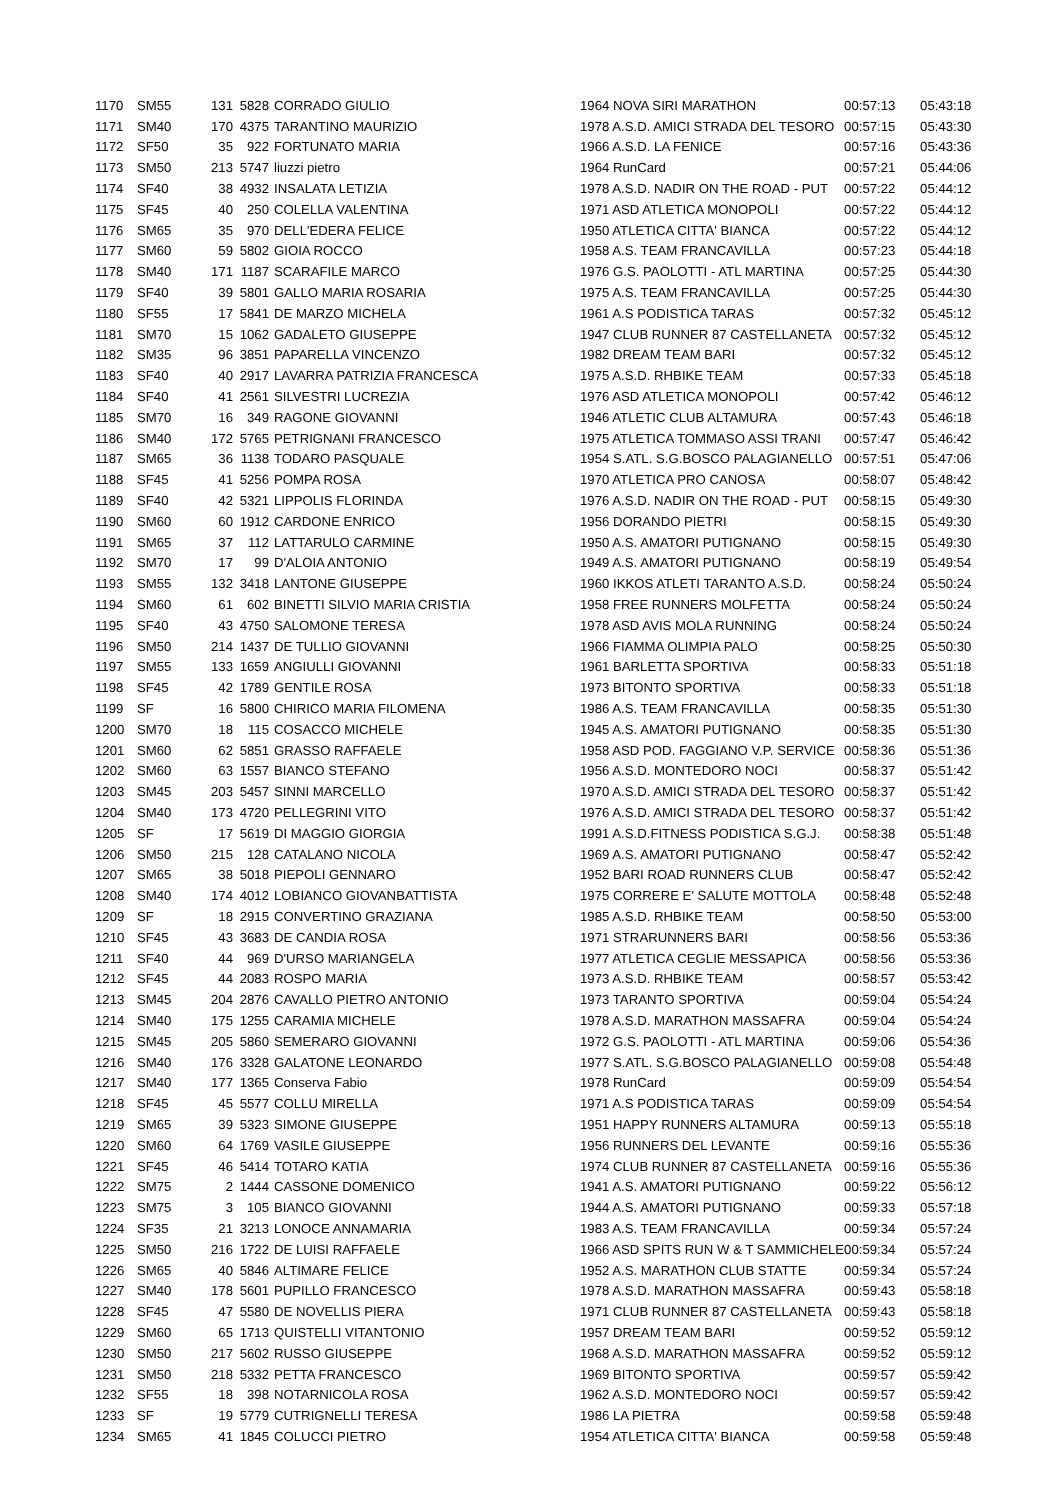| 1170 | SM55 | 131 | 5828 | CORRADO GIULIO | 1964 NOVA SIRI MARATHON | 00:57:13 | 05:43:18 |
| 1171 | SM40 | 170 | 4375 | TARANTINO MAURIZIO | 1978 A.S.D. AMICI STRADA DEL TESORO | 00:57:15 | 05:43:30 |
| 1172 | SF50 | 35 | 922 | FORTUNATO MARIA | 1966 A.S.D. LA FENICE | 00:57:16 | 05:43:36 |
| 1173 | SM50 | 213 | 5747 | liuzzi pietro | 1964 RunCard | 00:57:21 | 05:44:06 |
| 1174 | SF40 | 38 | 4932 | INSALATA LETIZIA | 1978 A.S.D. NADIR ON THE ROAD - PUT | 00:57:22 | 05:44:12 |
| 1175 | SF45 | 40 | 250 | COLELLA VALENTINA | 1971 ASD ATLETICA MONOPOLI | 00:57:22 | 05:44:12 |
| 1176 | SM65 | 35 | 970 | DELL'EDERA FELICE | 1950 ATLETICA CITTA' BIANCA | 00:57:22 | 05:44:12 |
| 1177 | SM60 | 59 | 5802 | GIOIA ROCCO | 1958 A.S. TEAM FRANCAVILLA | 00:57:23 | 05:44:18 |
| 1178 | SM40 | 171 | 1187 | SCARAFILE MARCO | 1976 G.S. PAOLOTTI - ATL MARTINA | 00:57:25 | 05:44:30 |
| 1179 | SF40 | 39 | 5801 | GALLO MARIA ROSARIA | 1975 A.S. TEAM FRANCAVILLA | 00:57:25 | 05:44:30 |
| 1180 | SF55 | 17 | 5841 | DE MARZO MICHELA | 1961 A.S PODISTICA TARAS | 00:57:32 | 05:45:12 |
| 1181 | SM70 | 15 | 1062 | GADALETO GIUSEPPE | 1947 CLUB RUNNER 87 CASTELLANETA | 00:57:32 | 05:45:12 |
| 1182 | SM35 | 96 | 3851 | PAPARELLA VINCENZO | 1982 DREAM TEAM BARI | 00:57:32 | 05:45:12 |
| 1183 | SF40 | 40 | 2917 | LAVARRA PATRIZIA FRANCESCA | 1975 A.S.D. RHBIKE TEAM | 00:57:33 | 05:45:18 |
| 1184 | SF40 | 41 | 2561 | SILVESTRI LUCREZIA | 1976 ASD ATLETICA MONOPOLI | 00:57:42 | 05:46:12 |
| 1185 | SM70 | 16 | 349 | RAGONE GIOVANNI | 1946 ATLETIC CLUB ALTAMURA | 00:57:43 | 05:46:18 |
| 1186 | SM40 | 172 | 5765 | PETRIGNANI FRANCESCO | 1975 ATLETICA TOMMASO ASSI TRANI | 00:57:47 | 05:46:42 |
| 1187 | SM65 | 36 | 1138 | TODARO PASQUALE | 1954 S.ATL. S.G.BOSCO PALAGIANELLO | 00:57:51 | 05:47:06 |
| 1188 | SF45 | 41 | 5256 | POMPA ROSA | 1970 ATLETICA PRO CANOSA | 00:58:07 | 05:48:42 |
| 1189 | SF40 | 42 | 5321 | LIPPOLIS FLORINDA | 1976 A.S.D. NADIR ON THE ROAD - PUT | 00:58:15 | 05:49:30 |
| 1190 | SM60 | 60 | 1912 | CARDONE ENRICO | 1956 DORANDO PIETRI | 00:58:15 | 05:49:30 |
| 1191 | SM65 | 37 | 112 | LATTARULO CARMINE | 1950 A.S. AMATORI PUTIGNANO | 00:58:15 | 05:49:30 |
| 1192 | SM70 | 17 | 99 | D'ALOIA ANTONIO | 1949 A.S. AMATORI PUTIGNANO | 00:58:19 | 05:49:54 |
| 1193 | SM55 | 132 | 3418 | LANTONE GIUSEPPE | 1960 IKKOS ATLETI TARANTO A.S.D. | 00:58:24 | 05:50:24 |
| 1194 | SM60 | 61 | 602 | BINETTI SILVIO MARIA CRISTIA | 1958 FREE RUNNERS MOLFETTA | 00:58:24 | 05:50:24 |
| 1195 | SF40 | 43 | 4750 | SALOMONE TERESA | 1978 ASD AVIS MOLA RUNNING | 00:58:24 | 05:50:24 |
| 1196 | SM50 | 214 | 1437 | DE TULLIO GIOVANNI | 1966 FIAMMA OLIMPIA PALO | 00:58:25 | 05:50:30 |
| 1197 | SM55 | 133 | 1659 | ANGIULLI GIOVANNI | 1961 BARLETTA SPORTIVA | 00:58:33 | 05:51:18 |
| 1198 | SF45 | 42 | 1789 | GENTILE ROSA | 1973 BITONTO SPORTIVA | 00:58:33 | 05:51:18 |
| 1199 | SF | 16 | 5800 | CHIRICO MARIA FILOMENA | 1986 A.S. TEAM FRANCAVILLA | 00:58:35 | 05:51:30 |
| 1200 | SM70 | 18 | 115 | COSACCO MICHELE | 1945 A.S. AMATORI PUTIGNANO | 00:58:35 | 05:51:30 |
| 1201 | SM60 | 62 | 5851 | GRASSO RAFFAELE | 1958 ASD POD. FAGGIANO V.P. SERVICE | 00:58:36 | 05:51:36 |
| 1202 | SM60 | 63 | 1557 | BIANCO STEFANO | 1956 A.S.D. MONTEDORO NOCI | 00:58:37 | 05:51:42 |
| 1203 | SM45 | 203 | 5457 | SINNI MARCELLO | 1970 A.S.D. AMICI STRADA DEL TESORO | 00:58:37 | 05:51:42 |
| 1204 | SM40 | 173 | 4720 | PELLEGRINI VITO | 1976 A.S.D. AMICI STRADA DEL TESORO | 00:58:37 | 05:51:42 |
| 1205 | SF | 17 | 5619 | DI MAGGIO GIORGIA | 1991 A.S.D.FITNESS PODISTICA S.G.J. | 00:58:38 | 05:51:48 |
| 1206 | SM50 | 215 | 128 | CATALANO NICOLA | 1969 A.S. AMATORI PUTIGNANO | 00:58:47 | 05:52:42 |
| 1207 | SM65 | 38 | 5018 | PIEPOLI GENNARO | 1952 BARI ROAD RUNNERS CLUB | 00:58:47 | 05:52:42 |
| 1208 | SM40 | 174 | 4012 | LOBIANCO GIOVANBATTISTA | 1975 CORRERE E' SALUTE MOTTOLA | 00:58:48 | 05:52:48 |
| 1209 | SF | 18 | 2915 | CONVERTINO GRAZIANA | 1985 A.S.D. RHBIKE TEAM | 00:58:50 | 05:53:00 |
| 1210 | SF45 | 43 | 3683 | DE CANDIA ROSA | 1971 STRARUNNERS BARI | 00:58:56 | 05:53:36 |
| 1211 | SF40 | 44 | 969 | D'URSO MARIANGELA | 1977 ATLETICA CEGLIE MESSAPICA | 00:58:56 | 05:53:36 |
| 1212 | SF45 | 44 | 2083 | ROSPO MARIA | 1973 A.S.D. RHBIKE TEAM | 00:58:57 | 05:53:42 |
| 1213 | SM45 | 204 | 2876 | CAVALLO PIETRO ANTONIO | 1973 TARANTO SPORTIVA | 00:59:04 | 05:54:24 |
| 1214 | SM40 | 175 | 1255 | CARAMIA MICHELE | 1978 A.S.D. MARATHON MASSAFRA | 00:59:04 | 05:54:24 |
| 1215 | SM45 | 205 | 5860 | SEMERARO GIOVANNI | 1972 G.S. PAOLOTTI - ATL MARTINA | 00:59:06 | 05:54:36 |
| 1216 | SM40 | 176 | 3328 | GALATONE LEONARDO | 1977 S.ATL. S.G.BOSCO PALAGIANELLO | 00:59:08 | 05:54:48 |
| 1217 | SM40 | 177 | 1365 | Conserva Fabio | 1978 RunCard | 00:59:09 | 05:54:54 |
| 1218 | SF45 | 45 | 5577 | COLLU MIRELLA | 1971 A.S PODISTICA TARAS | 00:59:09 | 05:54:54 |
| 1219 | SM65 | 39 | 5323 | SIMONE GIUSEPPE | 1951 HAPPY RUNNERS ALTAMURA | 00:59:13 | 05:55:18 |
| 1220 | SM60 | 64 | 1769 | VASILE GIUSEPPE | 1956 RUNNERS DEL LEVANTE | 00:59:16 | 05:55:36 |
| 1221 | SF45 | 46 | 5414 | TOTARO KATIA | 1974 CLUB RUNNER 87 CASTELLANETA | 00:59:16 | 05:55:36 |
| 1222 | SM75 | 2 | 1444 | CASSONE DOMENICO | 1941 A.S. AMATORI PUTIGNANO | 00:59:22 | 05:56:12 |
| 1223 | SM75 | 3 | 105 | BIANCO GIOVANNI | 1944 A.S. AMATORI PUTIGNANO | 00:59:33 | 05:57:18 |
| 1224 | SF35 | 21 | 3213 | LONOCE ANNAMARIA | 1983 A.S. TEAM FRANCAVILLA | 00:59:34 | 05:57:24 |
| 1225 | SM50 | 216 | 1722 | DE LUISI RAFFAELE | 1966 ASD SPITS RUN W & T SAMMICHELE | 00:59:34 | 05:57:24 |
| 1226 | SM65 | 40 | 5846 | ALTIMARE FELICE | 1952 A.S. MARATHON CLUB STATTE | 00:59:34 | 05:57:24 |
| 1227 | SM40 | 178 | 5601 | PUPILLO FRANCESCO | 1978 A.S.D. MARATHON MASSAFRA | 00:59:43 | 05:58:18 |
| 1228 | SF45 | 47 | 5580 | DE NOVELLIS PIERA | 1971 CLUB RUNNER 87 CASTELLANETA | 00:59:43 | 05:58:18 |
| 1229 | SM60 | 65 | 1713 | QUISTELLI VITANTONIO | 1957 DREAM TEAM BARI | 00:59:52 | 05:59:12 |
| 1230 | SM50 | 217 | 5602 | RUSSO GIUSEPPE | 1968 A.S.D. MARATHON MASSAFRA | 00:59:52 | 05:59:12 |
| 1231 | SM50 | 218 | 5332 | PETTA FRANCESCO | 1969 BITONTO SPORTIVA | 00:59:57 | 05:59:42 |
| 1232 | SF55 | 18 | 398 | NOTARNICOLA ROSA | 1962 A.S.D. MONTEDORO NOCI | 00:59:57 | 05:59:42 |
| 1233 | SF | 19 | 5779 | CUTRIGNELLI TERESA | 1986 LA PIETRA | 00:59:58 | 05:59:48 |
| 1234 | SM65 | 41 | 1845 | COLUCCI PIETRO | 1954 ATLETICA CITTA' BIANCA | 00:59:58 | 05:59:48 |